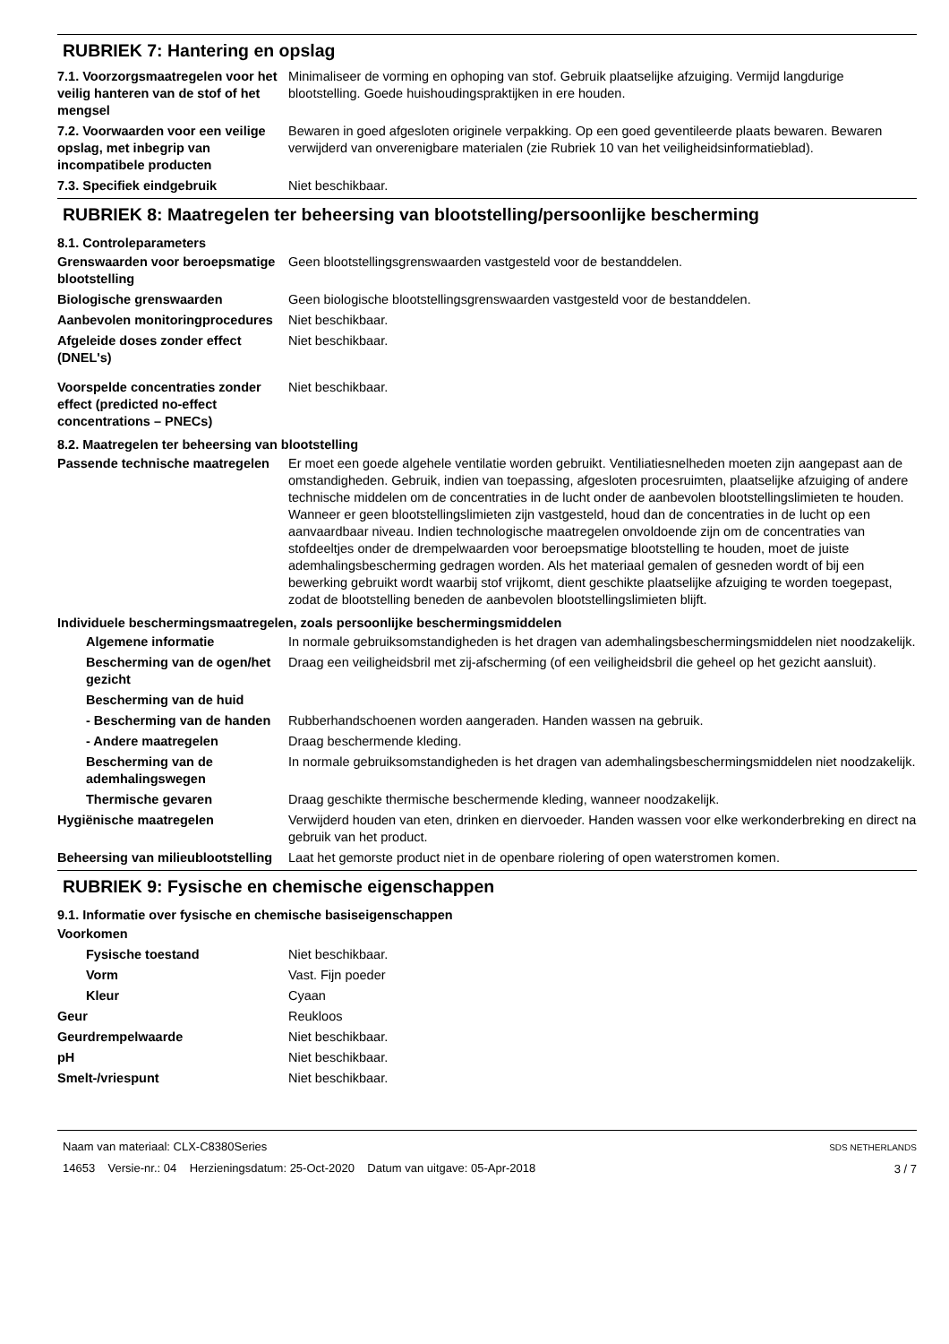RUBRIEK 7: Hantering en opslag
7.1. Voorzorgsmaatregelen voor het veilig hanteren van de stof of het mengsel
Minimaliseer de vorming en ophoping van stof. Gebruik plaatselijke afzuiging. Vermijd langdurige blootstelling. Goede huishoudingspraktijken in ere houden.
7.2. Voorwaarden voor een veilige opslag, met inbegrip van incompatibele producten
Bewaren in goed afgesloten originele verpakking. Op een goed geventileerde plaats bewaren. Bewaren verwijderd van onverenigbare materialen (zie Rubriek 10 van het veiligheidsinformatieblad).
7.3. Specifiek eindgebruik Niet beschikbaar.
RUBRIEK 8: Maatregelen ter beheersing van blootstelling/persoonlijke bescherming
8.1. Controleparameters
Grenswaarden voor beroepsmatige blootstelling
Geen blootstellingsgrenswaarden vastgesteld voor de bestanddelen.
Biologische grenswaarden Geen biologische blootstellingsgrenswaarden vastgesteld voor de bestanddelen.
Aanbevolen monitoringprocedures
Niet beschikbaar.
Afgeleide doses zonder effect (DNEL's)
Niet beschikbaar.
Voorspelde concentraties zonder effect (predicted no-effect concentrations – PNECs)
Niet beschikbaar.
8.2. Maatregelen ter beheersing van blootstelling
Passende technische maatregelen
Er moet een goede algehele ventilatie worden gebruikt. Ventiliatiesnelheden moeten zijn aangepast aan de omstandigheden. Gebruik, indien van toepassing, afgesloten procesruimten, plaatselijke afzuiging of andere technische middelen om de concentraties in de lucht onder de aanbevolen blootstellingslimieten te houden. Wanneer er geen blootstellingslimieten zijn vastgesteld, houd dan de concentraties in de lucht op een aanvaardbaar niveau. Indien technologische maatregelen onvoldoende zijn om de concentraties van stofdeeltjes onder de drempelwaarden voor beroepsmatige blootstelling te houden, moet de juiste ademhalingsbescherming gedragen worden. Als het materiaal gemalen of gesneden wordt of bij een bewerking gebruikt wordt waarbij stof vrijkomt, dient geschikte plaatselijke afzuiging te worden toegepast, zodat de blootstelling beneden de aanbevolen blootstellingslimieten blijft.
Individuele beschermingsmaatregelen, zoals persoonlijke beschermingsmiddelen
Algemene informatie In normale gebruiksomstandigheden is het dragen van ademhalingsbeschermingsmiddelen niet noodzakelijk.
Bescherming van de ogen/het gezicht
Draag een veiligheidsbril met zij-afscherming (of een veiligheidsbril die geheel op het gezicht aansluit).
Bescherming van de huid
- Bescherming van de handen
Rubberhandschoenen worden aangeraden. Handen wassen na gebruik.
- Andere maatregelen Draag beschermende kleding.
Bescherming van de ademhalingswegen
In normale gebruiksomstandigheden is het dragen van ademhalingsbeschermingsmiddelen niet noodzakelijk.
Thermische gevaren Draag geschikte thermische beschermende kleding, wanneer noodzakelijk.
Hygiënische maatregelen Verwijderd houden van eten, drinken en diervoeder. Handen wassen voor elke werkonderbreking en direct na gebruik van het product.
Beheersing van milieublootstelling
Laat het gemorste product niet in de openbare riolering of open waterstromen komen.
RUBRIEK 9: Fysische en chemische eigenschappen
9.1. Informatie over fysische en chemische basiseigenschappen
Voorkomen
Fysische toestand Niet beschikbaar.
Vorm Vast. Fijn poeder
Kleur Cyaan
Geur Reukloos
Geurdrempelwaarde Niet beschikbaar.
pH Niet beschikbaar.
Smelt-/vriespunt Niet beschikbaar.
Naam van materiaal: CLX-C8380Series
14653 Versie-nr.: 04 Herzieningsdatum: 25-Oct-2020 Datum van uitgave: 05-Apr-2018
SDS NETHERLANDS
3 / 7